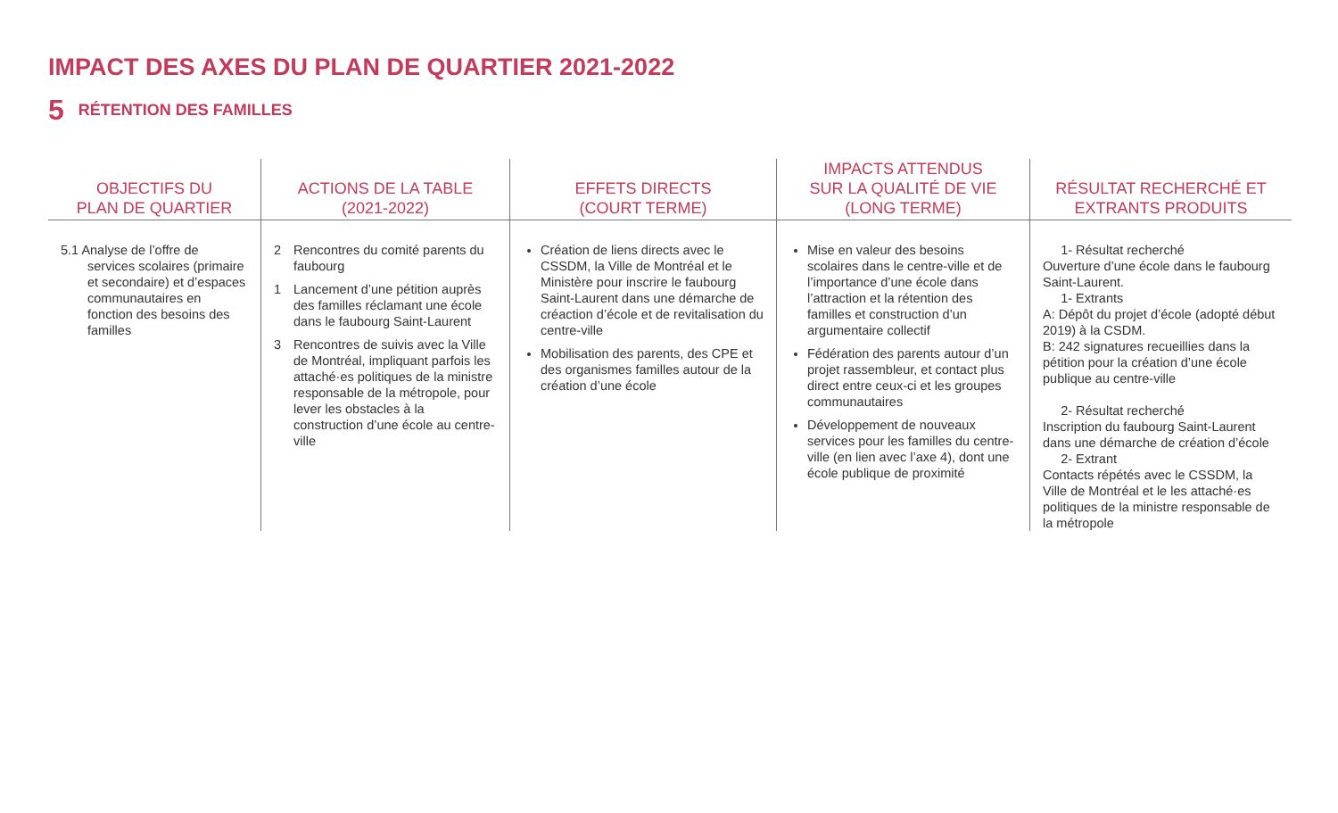IMPACT DES AXES DU PLAN DE QUARTIER 2021-2022
5 RÉTENTION DES FAMILLES
| OBJECTIFS DU PLAN DE QUARTIER | ACTIONS DE LA TABLE (2021-2022) | EFFETS DIRECTS (COURT TERME) | IMPACTS ATTENDUS SUR LA QUALITÉ DE VIE (LONG TERME) | RÉSULTAT RECHERCHÉ ET EXTRANTS PRODUITS |
| --- | --- | --- | --- | --- |
| 5.1 Analyse de l’offre de services scolaires (primaire et secondaire) et d’espaces communautaires en fonction des besoins des familles | 2 Rencontres du comité parents du faubourg 1 Lancement d’une pétition auprès des familles réclamant une école dans le faubourg Saint-Laurent 3 Rencontres de suivis avec la Ville de Montréal, impliquant parfois les attaché·es politiques de la ministre responsable de la métropole, pour lever les obstacles à la construction d’une école au centre-ville | Création de liens directs avec le CSSDM, la Ville de Montréal et le Ministère pour inscrire le faubourg Saint-Laurent dans une démarche de créaction d’école et de revitalisation du centre-ville Mobilisation des parents, des CPE et des organismes familles autour de la création d’une école | Mise en valeur des besoins scolaires dans le centre-ville et de l’importance d’une école dans l’attraction et la rétention des familles et construction d’un argumentaire collectif Fédération des parents autour d’un projet rassembleur, et contact plus direct entre ceux-ci et les groupes communautaires Développement de nouveaux services pour les familles du centre-ville (en lien avec l’axe 4), dont une école publique de proximité | 1- Résultat recherché Ouverture d’une école dans le faubourg Saint-Laurent. 1- Extrants A: Dépôt du projet d’école (adopté début 2019) à la CSDM. B: 242 signatures recueillies dans la pétition pour la création d’une école publique au centre-ville 2- Résultat recherché Inscription du faubourg Saint-Laurent dans une démarche de création d’école 2- Extrant Contacts répétés avec le CSSDM, la Ville de Montréal et le les attaché·es politiques de la ministre responsable de la métropole |